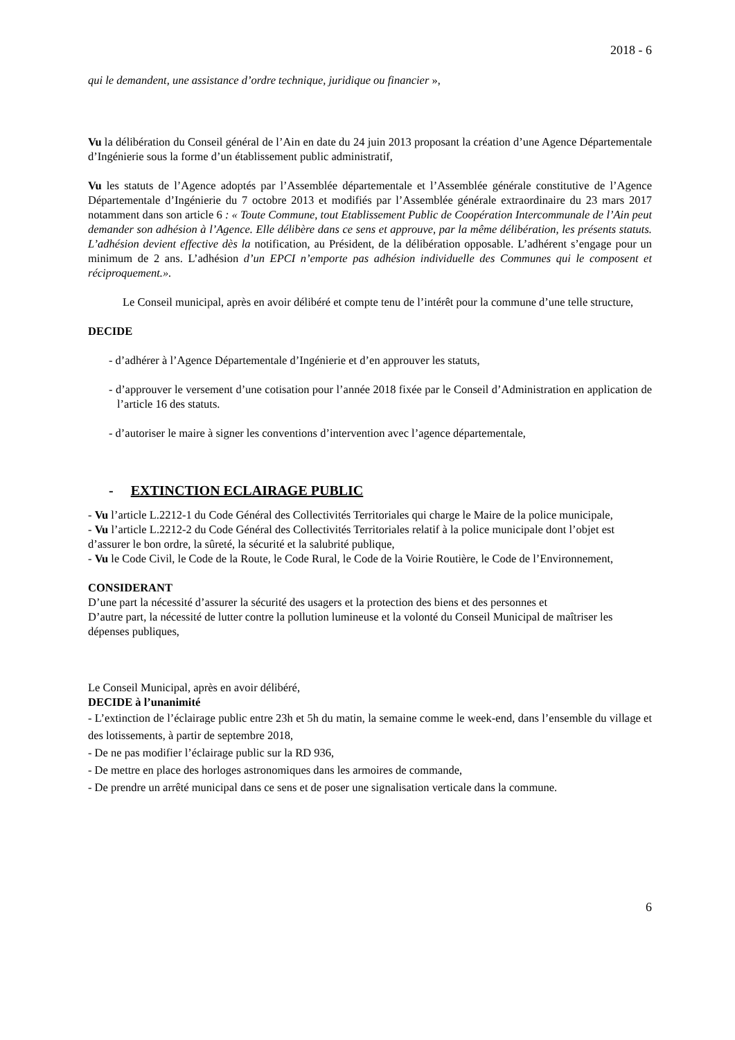2018 - 6
qui le demandent, une assistance d’ordre technique, juridique ou financier »,
Vu la délibération du Conseil général de l’Ain en date du 24 juin 2013 proposant la création d’une Agence Départementale d’Ingénierie sous la forme d’un établissement public administratif,
Vu les statuts de l’Agence adoptés par l’Assemblée départementale et l’Assemblée générale constitutive de l’Agence Départementale d’Ingénierie du 7 octobre 2013 et modifiés par l’Assemblée générale extraordinaire du 23 mars 2017 notamment dans son article 6 : « Toute Commune, tout Etablissement Public de Coopération Intercommunale de l’Ain peut demander son adhésion à l’Agence. Elle délibère dans ce sens et approuve, par la même délibération, les présents statuts. L’adhésion devient effective dès la notification, au Président, de la délibération opposable. L’adhérent s’engage pour un minimum de 2 ans. L’adhésion d’un EPCI n’emporte pas adhésion individuelle des Communes qui le composent et réciproquement.».
Le Conseil municipal, après en avoir délibéré et compte tenu de l’intérêt pour la commune d’une telle structure,
DECIDE
- d’adhérer à l’Agence Départementale d’Ingénierie et d’en approuver les statuts,
- d’approuver le versement d’une cotisation pour l’année 2018 fixée par le Conseil d’Administration en application de l’article 16 des statuts.
- d’autoriser le maire à signer les conventions d’intervention avec l’agence départementale,
- EXTINCTION ECLAIRAGE PUBLIC
- Vu l’article L.2212-1 du Code Général des Collectivités Territoriales qui charge le Maire de la police municipale,
- Vu l’article L.2212-2 du Code Général des Collectivités Territoriales relatif à la police municipale dont l’objet est d’assurer le bon ordre, la sûreté, la sécurité et la salubrité publique,
- Vu le Code Civil, le Code de la Route, le Code Rural, le Code de la Voirie Routière, le Code de l’Environnement,
CONSIDERANT
D’une part la nécessité d’assurer la sécurité des usagers et la protection des biens et des personnes et
D’autre part, la nécessité de lutter contre la pollution lumineuse et la volonté du Conseil Municipal de maîtriser les dépenses publiques,
Le Conseil Municipal, après en avoir délibéré,
DECIDE à l’unanimité
- L’extinction de l’éclairage public entre 23h et 5h du matin, la semaine comme le week-end, dans l’ensemble du village et des lotissements, à partir de septembre 2018,
- De ne pas modifier l’éclairage public sur la RD 936,
- De mettre en place des horloges astronomiques dans les armoires de commande,
- De prendre un arrêté municipal dans ce sens et de poser une signalisation verticale dans la commune.
6